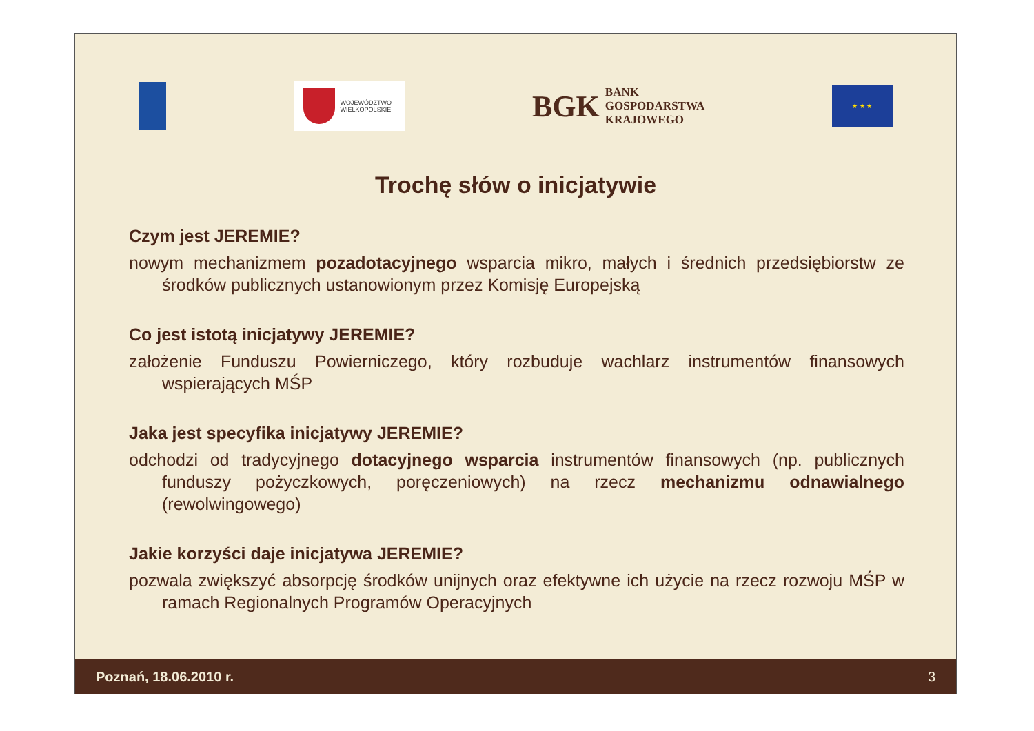WOJEWÓDZTWO
WIELKOPOLSKIE
BGK BANK
GOSPODARSTWA
KRAJOWEGO
★ ★ ★
Trochę słów o inicjatywie
Czym jest JEREMIE?
nowym mechanizmem pozadotacyjnego wsparcia mikro, małych i średnich przedsiębiorstw ze środków publicznych ustanowionym przez Komisję Europejską
Co jest istotą inicjatywy JEREMIE?
założenie Funduszu Powierniczego, który rozbuduje wachlarz instrumentów finansowych wspierających MŚP
Jaka jest specyfika inicjatywy JEREMIE?
odchodzi od tradycyjnego dotacyjnego wsparcia instrumentów finansowych (np. publicznych funduszy pożyczkowych, poręczeniowych) na rzecz mechanizmu odnawialnego (rewolwingowego)
Jakie korzyści daje inicjatywa JEREMIE?
pozwala zwiększyć absorpcję środków unijnych oraz efektywne ich użycie na rzecz rozwoju MŚP w ramach Regionalnych Programów Operacyjnych
Poznań, 18.06.2010 r. 3